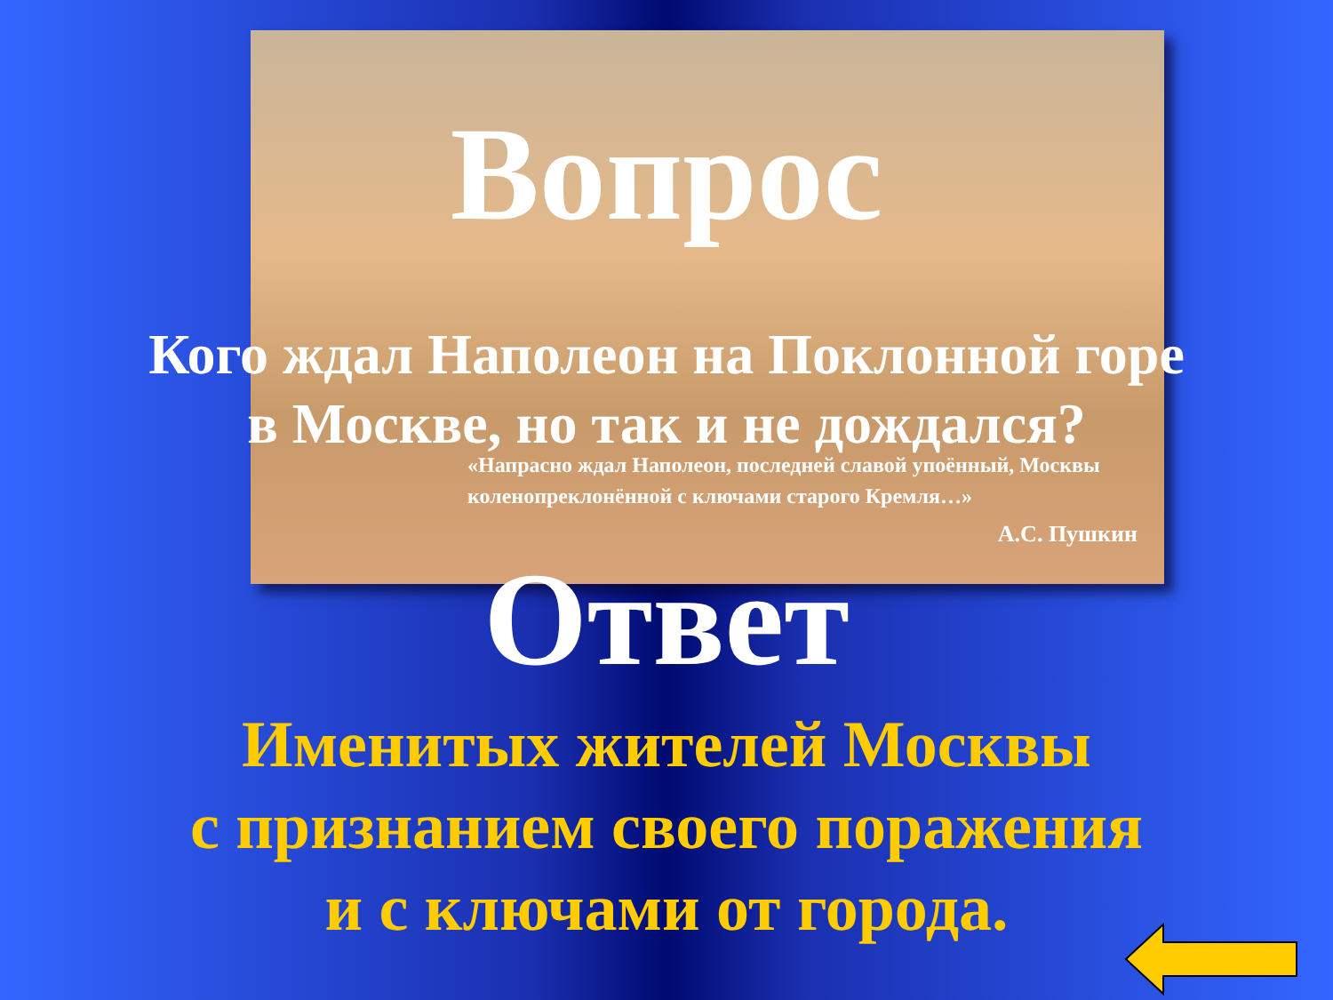Вопрос
Кого ждал Наполеон на Поклонной горе
в Москве, но так и не дождался?
«Напрасно ждал Наполеон, последней славой упоённый, Москвы коленопреклонённой с ключами старого Кремля…»
А.С. Пушкин
Ответ
Именитых жителей Москвы
с признанием своего поражения
и с ключами от города.